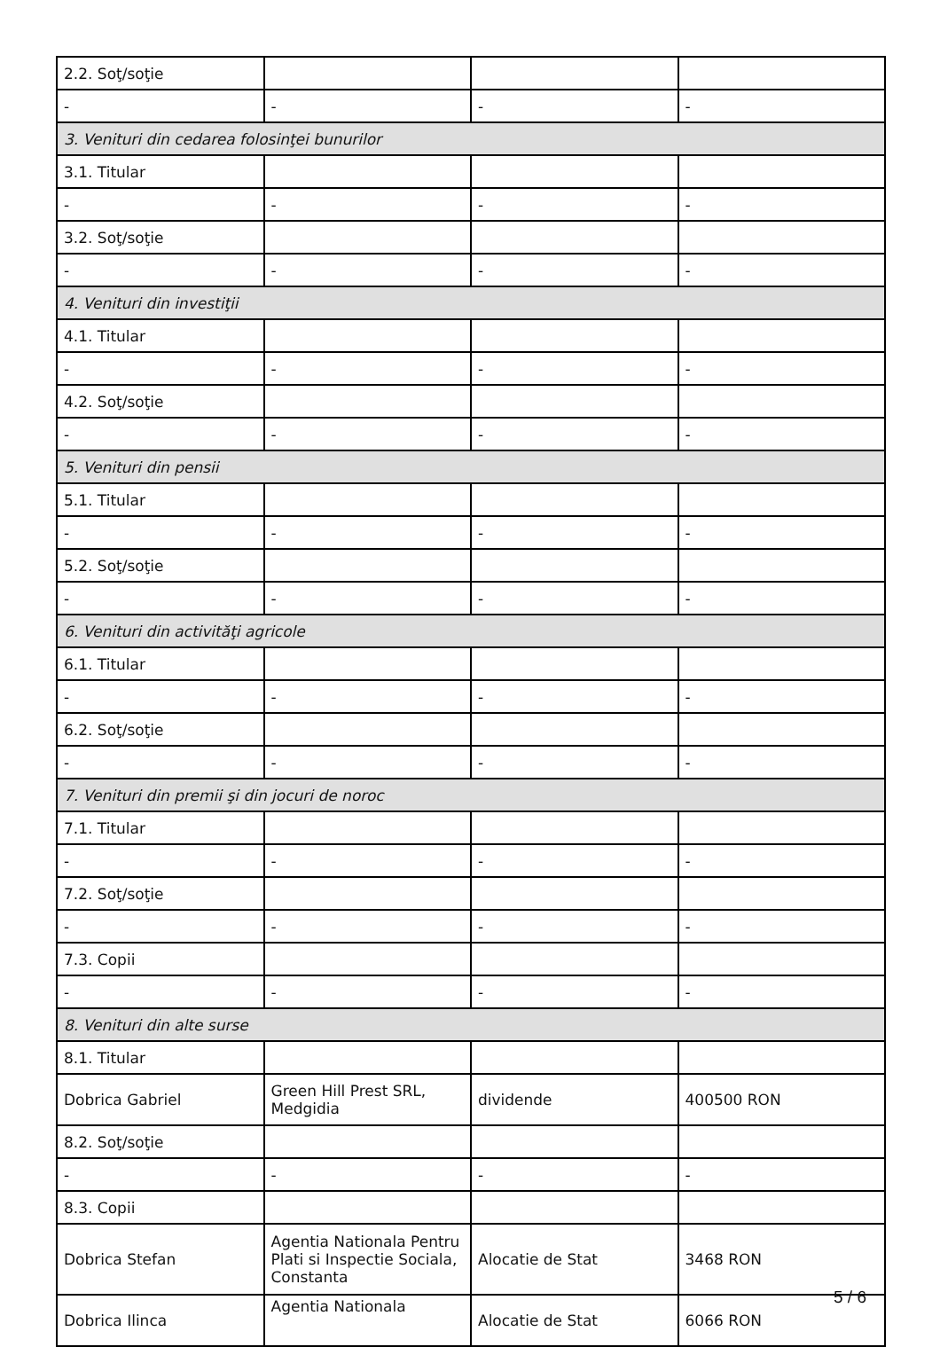| 2.2. Soţ/soţie | | | |
| - | - | - | - |
| 3. Venituri din cedarea folosinţei bunurilor | | | |
| 3.1. Titular | | | |
| - | - | - | - |
| 3.2. Soţ/soţie | | | |
| - | - | - | - |
| 4. Venituri din investiţii | | | |
| 4.1. Titular | | | |
| - | - | - | - |
| 4.2. Soţ/soţie | | | |
| - | - | - | - |
| 5. Venituri din pensii | | | |
| 5.1. Titular | | | |
| - | - | - | - |
| 5.2. Soţ/soţie | | | |
| - | - | - | - |
| 6. Venituri din activităţi agricole | | | |
| 6.1. Titular | | | |
| - | - | - | - |
| 6.2. Soţ/soţie | | | |
| - | - | - | - |
| 7. Venituri din premii şi din jocuri de noroc | | | |
| 7.1. Titular | | | |
| - | - | - | - |
| 7.2. Soţ/soţie | | | |
| - | - | - | - |
| 7.3. Copii | | | |
| - | - | - | - |
| 8. Venituri din alte surse | | | |
| 8.1. Titular | | | |
| Dobrica Gabriel | Green Hill Prest SRL, Medgidia | dividende | 400500 RON |
| 8.2. Soţ/soţie | | | |
| - | - | - | - |
| 8.3. Copii | | | |
| Dobrica Stefan | Agentia Nationala Pentru Plati si Inspectie Sociala, Constanta | Alocatie de Stat | 3468 RON |
| Dobrica Ilinca | Agentia Nationala | Alocatie de Stat | 6066 RON |
5 / 6